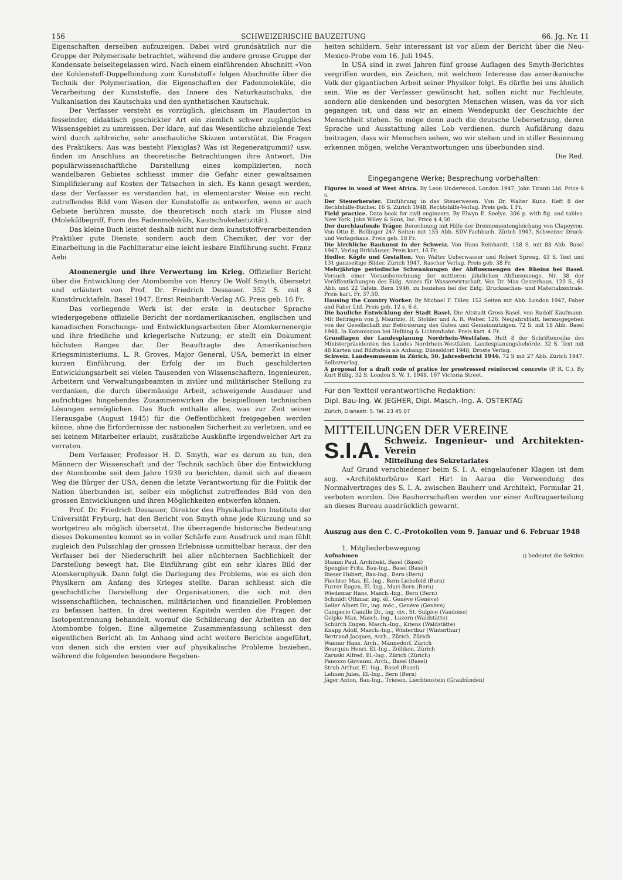156 SCHWEIZERISCHE BAUZEITUNG 66. Jg. Nr. 11
Eigenschaften derselben aufzuzeigen. Dabei wird grundsätzlich nur die Gruppe der Polymerisate betrachtet, während die andere grosse Gruppe der Kondensate beiseitegelassen wird. Nach einem einführenden Abschnitt «Von der Kohlenstoff-Doppelbindung zum Kunststoff» folgen Abschnitte über die Technik der Polymerisation, die Eigenschaften der Fadenmoleküle, die Verarbeitung der Kunststoffe, das Innere des Naturkautschuks, die Vulkanisation des Kautschuks und den synthetischen Kautschuk.
Der Verfasser versteht es vorzüglich, gleichsam im Plauderton in fesselnder, didaktisch geschickter Art ein ziemlich schwer zugängliches Wissensgebiet zu umreissen. Der klare, auf das Wesentliche abzielende Text wird durch zahlreiche, sehr anschauliche Skizzen unterstützt. Die Fragen des Praktikers: Aus was besteht Plexiglas? Was ist Regeneratgummi? usw. finden im Anschluss an theoretische Betrachtungen ihre Antwort. Die populärwissenschaftliche Darstellung eines komplizierten, noch wandelbaren Gebietes schliesst immer die Gefahr einer gewaltsamen Simplifizierung auf Kosten der Tatsachen in sich. Es kann gesagt werden, dass der Verfasser es verstanden hat, in elementarster Weise ein recht zutreffendes Bild vom Wesen der Kunststoffe zu entwerfen, wenn er auch Gebiete berühren musste, die theoretisch noch stark im Flusse sind (Molekülbegriff, Form des Fadenmoleküls, Kautschukelastizität).
Das kleine Buch leistet deshalb nicht nur dem kunststoffverarbeitenden Praktiker gute Dienste, sondern auch dem Chemiker, der vor der Einarbeitung in die Fachliteratur eine leicht lesbare Einführung sucht. Franz Aebi
Atomenergie und ihre Verwertung im Krieg. Offizieller Bericht über die Entwicklung der Atombombe von Henry De Wolf Smyth, übersetzt und erläutert von Prof. Dr. Friedrich Dessauer. 352 S. mit 8 Kunstdrucktafeln. Basel 1947, Ernst Reinhardt-Verlag AG. Preis geb. 16 Fr.
Das vorliegende Werk ist der erste in deutscher Sprache wiedergegebene offizielle Bericht der nordamerikanischen, englischen und kanadischen Forschungs- und Entwicklungsarbeiten über Atomkernenergie und ihre friedliche und kriegerische Nutzung; er stellt ein Dokument höchsten Ranges dar. Der Beauftragte des Amerikanischen Kriegsministeriums, L. R. Groves, Major General, USA, bemerkt in einer kurzen Einführung, der Erfolg der im Buch geschilderten Entwicklungsarbeit sei vielen Tausenden von Wissenschaftern, Ingenieuren, Arbeitern und Verwaltungsbeamten in ziviler und militärischer Stellung zu verdanken, die durch übermässige Arbeit, schweigende Ausdauer und aufrichtiges hingebendes Zusammenwirken die beispiellosen technischen Lösungen ermöglichen. Das Buch enthalte alles, was zur Zeit seiner Herausgabe (August 1945) für die Oeffentlichkeit freigegeben werden könne, ohne die Erfordernisse der nationalen Sicherheit zu verletzen, und es sei keinem Mitarbeiter erlaubt, zusätzliche Auskünfte irgendwelcher Art zu verraten.
Dem Verfasser, Professor H. D. Smyth, war es darum zu tun, den Männern der Wissenschaft und der Technik sachlich über die Entwicklung der Atombombe seit dem Jahre 1939 zu berichten, damit sich auf diesem Weg die Bürger der USA, denen die letzte Verantwortung für die Politik der Nation überbunden ist, selber ein möglichst zutreffendes Bild von den grossen Entwicklungen und ihren Möglichkeiten entwerfen können.
Prof. Dr. Friedrich Dessauer, Direktor des Physikalischen Instituts der Universität Fryburg, hat den Bericht von Smyth ohne jede Kürzung und so wortgetreu als möglich übersetzt. Die überragende historische Bedeutung dieses Dokumentes kommt so in voller Schärfe zum Ausdruck und man fühlt zugleich den Pulsschlag der grossen Erlebnisse unmittelbar heraus, der den Verfasser bei der Niederschrift bei aller nüchternen Sachlichkeit der Darstellung bewegt hat. Die Einführung gibt ein sehr klares Bild der Atomkernphysik. Dann folgt die Darlegung des Problems, wie es sich den Physikern am Anfang des Krieges stellte. Daran schliesst sich die geschichtliche Darstellung der Organisationen, die sich mit den wissenschaftlichen, technischen, militärischen und finanziellen Problemen zu befassen hatten. In drei weiteren Kapiteln werden die Fragen der Isotopentrennung behandelt, worauf die Schilderung der Arbeiten an der Atombombe folgen. Eine allgemeine Zusammenfassung schliesst den eigentlichen Bericht ab. Im Anhang sind acht weitere Berichte angeführt, von denen sich die ersten vier auf physikalische Probleme beziehen, während die folgenden besondere Begeben-
heiten schildern. Sehr interessant ist vor allem der Bericht über die Neu-Mexico-Probe vom 16. Juli 1945.
In USA sind in zwei Jahren fünf grosse Auflagen des Smyth-Berichtes vergriffen worden, ein Zeichen, mit welchem Interesse das amerikanische Volk der gigantischen Arbeit seiner Physiker folgt. Es dürfte bei uns ähnlich sein. Wie es der Verfasser gewünscht hat, sollen nicht nur Fachleute, sondern alle denkenden und besorgten Menschen wissen, was da vor sich gegangen ist, und dass wir an einem Wendepunkt der Geschichte der Menschheit stehen. So möge denn auch die deutsche Uebersetzung, deren Sprache und Ausstattung alles Lob verdienen, durch Aufklärung dazu beitragen, dass wir Menschen sehen, wo wir stehen und in stiller Besinnung erkennen mögen, welche Verantwortungen uns überbunden sind.
Die Red.
Eingegangene Werke; Besprechung vorbehalten:
Figures in wood of West Africa. By Leon Underwood. London 1947, John Tiranti Ltd. Price 6 s.
Der Steuerberater. Einführung in das Steuerwesen. Von Dr. Walter Kunz. Heft 8 der Rechtshilfe-Bücher. 16 S. Zürich 1948, Rechtshilfe-Verlag. Preis geh. 1 Fr.
Field practice. Data book for civil engineers. By Elwyn E. Seelye. 306 p. with fig. and tables. New York, John Wiley & Sons, Inc. Price $ 4,50.
Der durchlaufende Träger. Berechnung mit Hilfe der Dreimomentengleichung von Clapeyron. Von Otto E. Bollinger 247 Seiten mit 155 Abb. SDV-Fachbuch. Zürich 1947, Schweizer Druck- und Verlagshaus. Preis geb. 18 Fr.
Die kirchliche Baukunst in der Schweiz. Von Hans Reinhardt. 158 S. mit 88 Abb. Basel 1947, Verlag Birkhäuser. Preis kart. 16 Fr.
Hodler. Köpfe und Gestalten. Von Walter Ueberwasser und Robert Spreng. 43 S. Text und 131 ganzseitige Bilder. Zürich 1947, Rascher Verlag. Preis geb. 38 Fr.
Mehrjährige periodische Schwankungen der Abflussmengen des Rheins bei Basel. Versuch einer Vorausberechnung der mittleren jährlichen Abflussmenge. Nr. 38 der Veröffentlichungen des Eidg. Amtes für Wasserwirtschaft. Von Dr. Max Oesterhaus. 120 S., 61 Abb. und 22 Tafeln. Bern 1946, zu beziehen bei der Eidg. Drucksachen- und Materialzentrale. Preis kart. Fr. 37.50.
Housing the Country Worker. By Michael F. Tilley. 152 Seiten mit Abb. London 1947, Faber and Faber Ltd. Preis geb. 12 s. 6 d.
Die bauliche Entwicklung der Stadt Basel. Die Altstadt Gross-Basel. von Rudolf Kaufmann. Mit Beiträgen von J. Maurizio, H. Stohler und A. R. Weber. 126. Neujahrsblatt, herausgegeben von der Gesellschaft zur Beförderung des Guten und Gemeinnützigen. 72 S. mit 18 Abb. Basel 1948. In Kommission bei Helbing & Lichtenhahn. Preis kart. 4 Fr.
Grundlagen der Landesplanung Nordrhein-Westfalen. Heft 8 der Schriftenreihe des Ministerpräsidenten des Landes Nordrhein-Westfalen, Landesplanungsbehörde. 32 S. Text mit 48 Karten und Bildtafeln als Anhang. Düsseldorf 1948, Droste Verlag.
Schweiz. Landesmuseum in Zürich, 50. Jahresbericht 1946. 72 S mit 27 Abb. Zürich 1947, Selbstverlag.
A proposal for a draft code of pratice for prestressed reinforced concrete (P. R. C.). By Kurt Billig. 32 S. London S. W. 1, 1948, 167 Victoria Street.
Für den Textteil verantwortliche Redaktion:
Dipl. Bau-Ing. W. JEGHER, Dipl. Masch.-Ing. A. OSTERTAG
Zürich, Dianastr. 5. Tel. 23 45 07
MITTEILUNGEN DER VEREINE
S.I.A. Schweiz. Ingenieur- und Architekten-Verein
Mitteilung des Sekretariates
Auf Grund verschiedener beim S. I. A. eingelaufener Klagen ist dem sog. «Architekturbüro» Karl Hirt in Aarau die Verwendung des Normalvertrages des S. I. A. zwischen Bauherr und Architekt, Formular 21, verboten worden. Die Bauherrschaften werden vor einer Auftragserteilung an dieses Bureau ausdrücklich gewarnt.
Auszug aus den C. C.-Protokollen vom 9. Januar und 6. Februar 1948
1. Mitgliederbewegung
Aufnahmen () bedeutet die Sektion
Stamm Paul, Architekt, Basel (Basel)
Spengler Fritz, Bau-Ing., Basel (Basel)
Rieser Hubert, Bau-Ing., Bern (Bern)
Fiechter Max, El.-Ing., Bern-Liebefeld (Bern)
Furrer Eugen, El.-Ing., Muri-Bern (Bern)
Wiedemar Hans, Masch.-Ing., Bern (Bern)
Schmidt Othmar, ing. él., Genève (Genève)
Seiler Albert Dr., ing. méc., Genève (Genève)
Camperio Camille Dr., ing. civ., St. Sulpice (Vaudoise)
Gelpke Max, Masch.-Ing., Luzern (Waldstätte)
Schürch Eugen, Masch.-Ing., Kriens (Waldstätte)
Knapp Adolf, Masch.-Ing., Winterthur (Winterthur)
Bertrand Jacques, Arch., Zürich, Zürich
Wanner Hans, Arch., Männedorf, Zürich
Bourquin Henri, El.-Ing., Zollikon, Zürich
Zaruski Alfred, El.-Ing., Zürich (Zürich)
Panozzo Giovanni, Arch., Basel (Basel)
Strub Arthur, El.-Ing., Basel (Basel)
Lehnen Jules, El.-Ing., Bern (Bern)
Jäger Anton, Bau-Ing., Triesen, Liechtenstein (Graubünden)